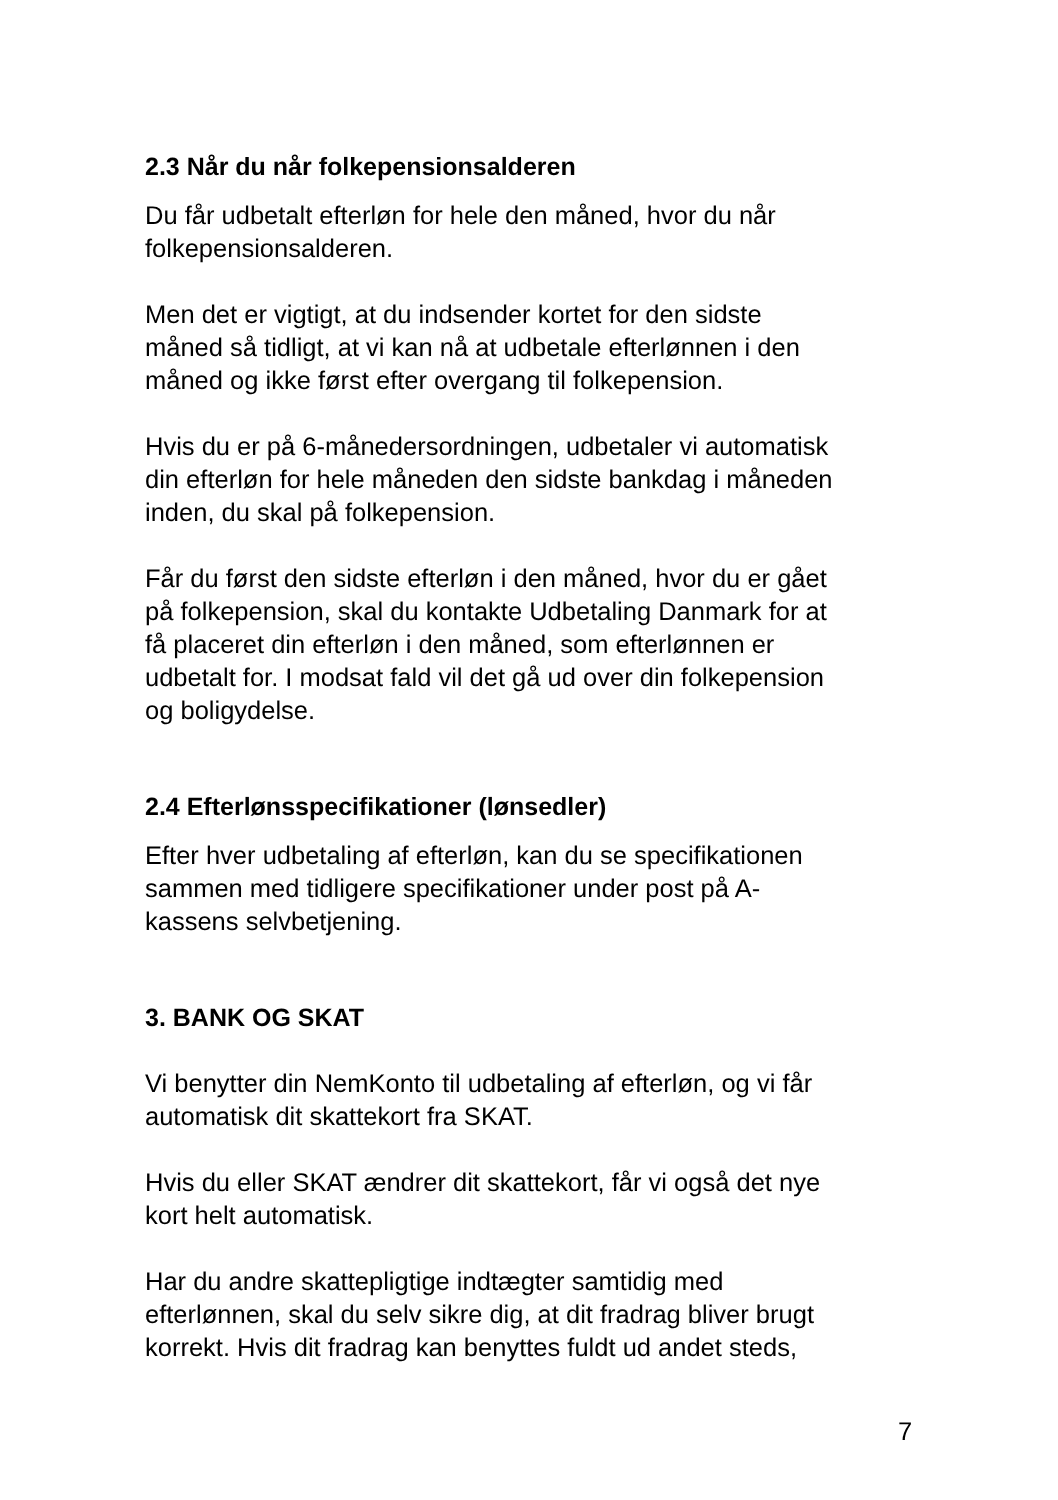2.3 Når du når folkepensionsalderen
Du får udbetalt efterløn for hele den måned, hvor du når
folkepensionsalderen.
Men det er vigtigt, at du indsender kortet for den sidste
måned så tidligt, at vi kan nå at udbetale efterlønnen i den
måned og ikke først efter overgang til folkepension.
Hvis du er på 6-månedersordningen, udbetaler vi automatisk
din efterløn for hele måneden den sidste bankdag i måneden
inden, du skal på folkepension.
Får du først den sidste efterløn i den måned, hvor du er gået
på folkepension, skal du kontakte Udbetaling Danmark for at
få placeret din efterløn i den måned, som efterlønnen er
udbetalt for. I modsat fald vil det gå ud over din folkepension
og boligydelse.
2.4 Efterlønsspecifikationer (lønsedler)
Efter hver udbetaling af efterløn, kan du se specifikationen
sammen med tidligere specifikationer under post på A-
kassens selvbetjening.
3. BANK OG SKAT
Vi benytter din NemKonto til udbetaling af efterløn, og vi får
automatisk dit skattekort fra SKAT.
Hvis du eller SKAT ændrer dit skattekort, får vi også det nye
kort helt automatisk.
Har du andre skattepligtige indtægter samtidig med
efterlønnen, skal du selv sikre dig, at dit fradrag bliver brugt
korrekt. Hvis dit fradrag kan benyttes fuldt ud andet steds,
7